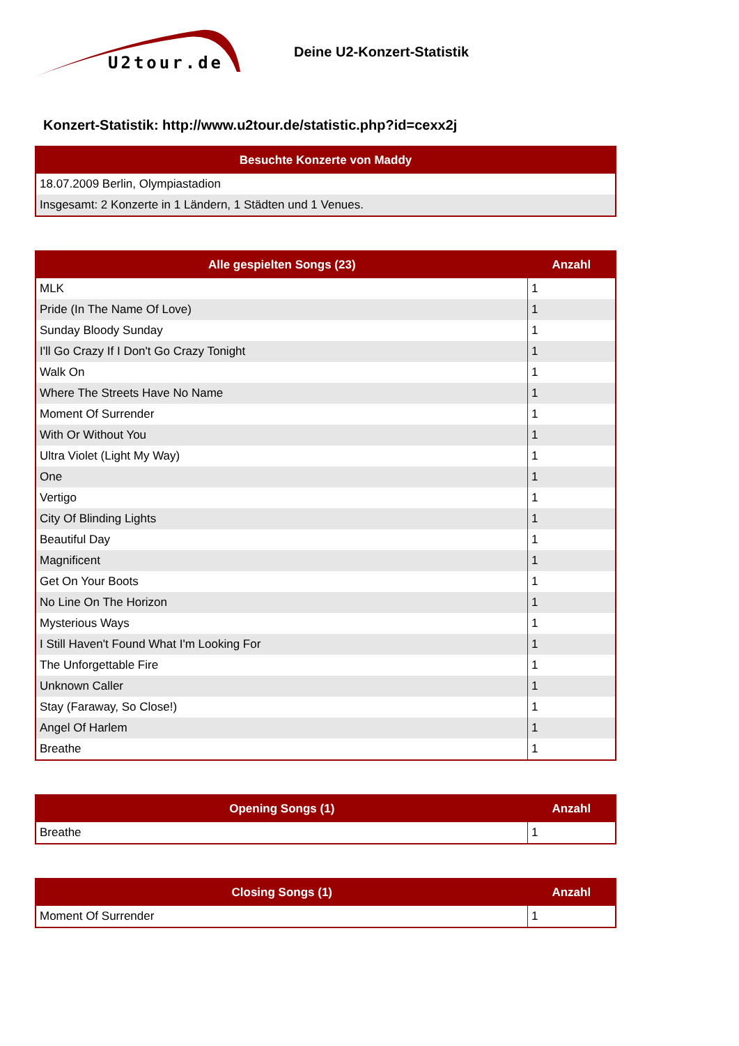U2tour.de
Deine U2-Konzert-Statistik
Konzert-Statistik: http://www.u2tour.de/statistic.php?id=cexx2j
| Besuchte Konzerte von Maddy |
| --- |
| 18.07.2009 Berlin, Olympiastadion |
| Insgesamt: 2 Konzerte in 1 Ländern, 1 Städten und 1 Venues. |
| Alle gespielten Songs (23) | Anzahl |
| --- | --- |
| MLK | 1 |
| Pride (In The Name Of Love) | 1 |
| Sunday Bloody Sunday | 1 |
| I'll Go Crazy If I Don't Go Crazy Tonight | 1 |
| Walk On | 1 |
| Where The Streets Have No Name | 1 |
| Moment Of Surrender | 1 |
| With Or Without You | 1 |
| Ultra Violet (Light My Way) | 1 |
| One | 1 |
| Vertigo | 1 |
| City Of Blinding Lights | 1 |
| Beautiful Day | 1 |
| Magnificent | 1 |
| Get On Your Boots | 1 |
| No Line On The Horizon | 1 |
| Mysterious Ways | 1 |
| I Still Haven't Found What I'm Looking For | 1 |
| The Unforgettable Fire | 1 |
| Unknown Caller | 1 |
| Stay (Faraway, So Close!) | 1 |
| Angel Of Harlem | 1 |
| Breathe | 1 |
| Opening Songs (1) | Anzahl |
| --- | --- |
| Breathe | 1 |
| Closing Songs (1) | Anzahl |
| --- | --- |
| Moment Of Surrender | 1 |